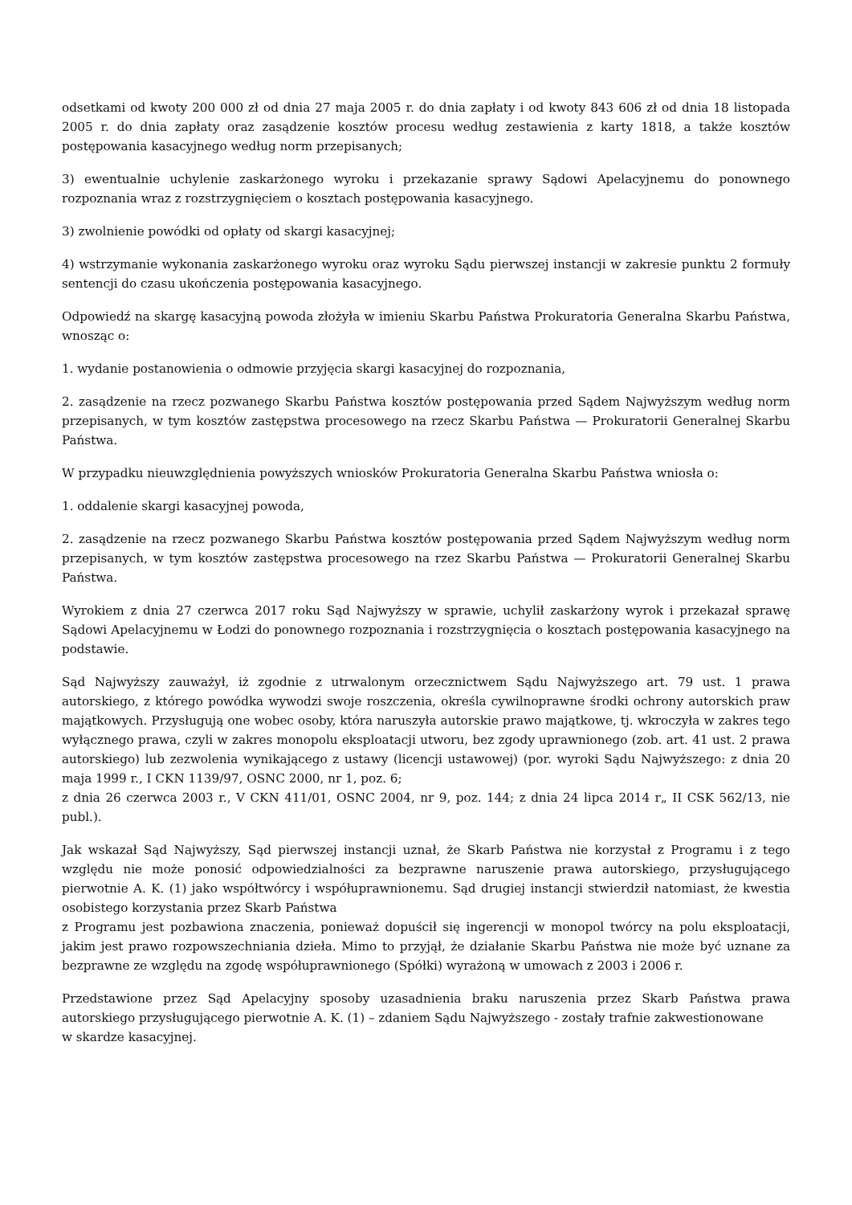odsetkami od kwoty 200 000 zł od dnia 27 maja 2005 r. do dnia zapłaty i od kwoty 843 606 zł od dnia 18 listopada 2005 r. do dnia zapłaty oraz zasądzenie kosztów procesu według zestawienia z karty 1818, a także kosztów postępowania kasacyjnego według norm przepisanych;
3) ewentualnie uchylenie zaskarżonego wyroku i przekazanie sprawy Sądowi Apelacyjnemu do ponownego rozpoznania wraz z rozstrzygnięciem o kosztach postępowania kasacyjnego.
3) zwolnienie powódki od opłaty od skargi kasacyjnej;
4) wstrzymanie wykonania zaskarżonego wyroku oraz wyroku Sądu pierwszej instancji w zakresie punktu 2 formuły sentencji do czasu ukończenia postępowania kasacyjnego.
Odpowiedź na skargę kasacyjną powoda złożyła w imieniu Skarbu Państwa Prokuratoria Generalna Skarbu Państwa, wnosząc o:
1. wydanie postanowienia o odmowie przyjęcia skargi kasacyjnej do rozpoznania,
2. zasądzenie na rzecz pozwanego Skarbu Państwa kosztów postępowania przed Sądem Najwyższym według norm przepisanych, w tym kosztów zastępstwa procesowego na rzecz Skarbu Państwa — Prokuratorii Generalnej Skarbu Państwa.
W przypadku nieuwzględnienia powyższych wniosków Prokuratoria Generalna Skarbu Państwa wniosła o:
1. oddalenie skargi kasacyjnej powoda,
2. zasądzenie na rzecz pozwanego Skarbu Państwa kosztów postępowania przed Sądem Najwyższym według norm przepisanych, w tym kosztów zastępstwa procesowego na rzez Skarbu Państwa — Prokuratorii Generalnej Skarbu Państwa.
Wyrokiem z dnia 27 czerwca 2017 roku Sąd Najwyższy w sprawie, uchylił zaskarżony wyrok i przekazał sprawę Sądowi Apelacyjnemu w Łodzi do ponownego rozpoznania i rozstrzygnięcia o kosztach postępowania kasacyjnego na podstawie.
Sąd Najwyższy zauważył, iż zgodnie z utrwalonym orzecznictwem Sądu Najwyższego art. 79 ust. 1 prawa autorskiego, z którego powódka wywodzi swoje roszczenia, określa cywilnoprawne środki ochrony autorskich praw majątkowych. Przysługują one wobec osoby, która naruszyła autorskie prawo majątkowe, tj. wkroczyła w zakres tego wyłącznego prawa, czyli w zakres monopolu eksploatacji utworu, bez zgody uprawnionego (zob. art. 41 ust. 2 prawa autorskiego) lub zezwolenia wynikającego z ustawy (licencji ustawowej) (por. wyroki Sądu Najwyższego: z dnia 20 maja 1999 r., I CKN 1139/97, OSNC 2000, nr 1, poz. 6;
z dnia 26 czerwca 2003 r., V CKN 411/01, OSNC 2004, nr 9, poz. 144; z dnia 24 lipca 2014 r„ II CSK 562/13, nie publ.).
Jak wskazał Sąd Najwyższy, Sąd pierwszej instancji uznał, że Skarb Państwa nie korzystał z Programu i z tego względu nie może ponosić odpowiedzialności za bezprawne naruszenie prawa autorskiego, przysługującego pierwotnie A. K. (1) jako współtwórcy i współuprawnionemu. Sąd drugiej instancji stwierdził natomiast, że kwestia osobistego korzystania przez Skarb Państwa
z Programu jest pozbawiona znaczenia, ponieważ dopuścił się ingerencji w monopol twórcy na polu eksploatacji, jakim jest prawo rozpowszechniania dzieła. Mimo to przyjął, że działanie Skarbu Państwa nie może być uznane za bezprawne ze względu na zgodę współuprawnionego (Spółki) wyrażoną w umowach z 2003 i 2006 r.
Przedstawione przez Sąd Apelacyjny sposoby uzasadnienia braku naruszenia przez Skarb Państwa prawa autorskiego przysługującego pierwotnie A. K. (1) – zdaniem Sądu Najwyższego - zostały trafnie zakwestionowane
w skardze kasacyjnej.